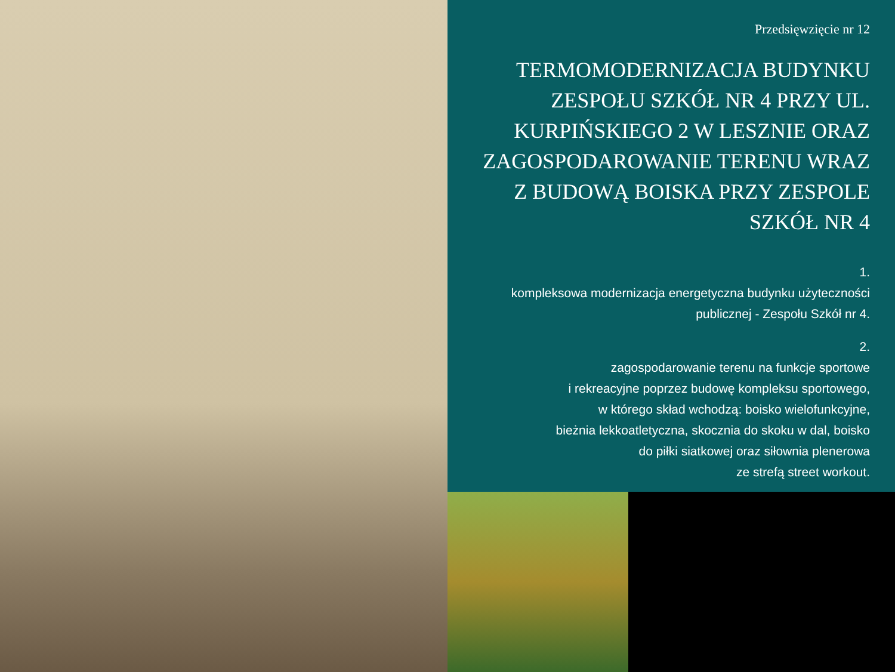Przedsięwzięcie nr 12
TERMOMODERNIZACJA BUDYNKU ZESPOŁU SZKÓŁ NR 4 PRZY UL. KURPIŃSKIEGO 2 W LESZNIE ORAZ ZAGOSPODAROWANIE TERENU WRAZ Z BUDOWĄ BOISKA PRZY ZESPOLE SZKÓŁ NR 4
1.
kompleksowa modernizacja energetyczna budynku użyteczności publicznej - Zespołu Szkół nr 4.
2.
zagospodarowanie terenu na funkcje sportowe
i rekreacyjne poprzez budowę kompleksu sportowego,
w którego skład wchodzą: boisko wielofunkcyjne,
bieżnia lekkoatletyczna, skocznia do skoku w dal, boisko
do piłki siatkowej oraz siłownia plenerowa
ze strefą street workout.